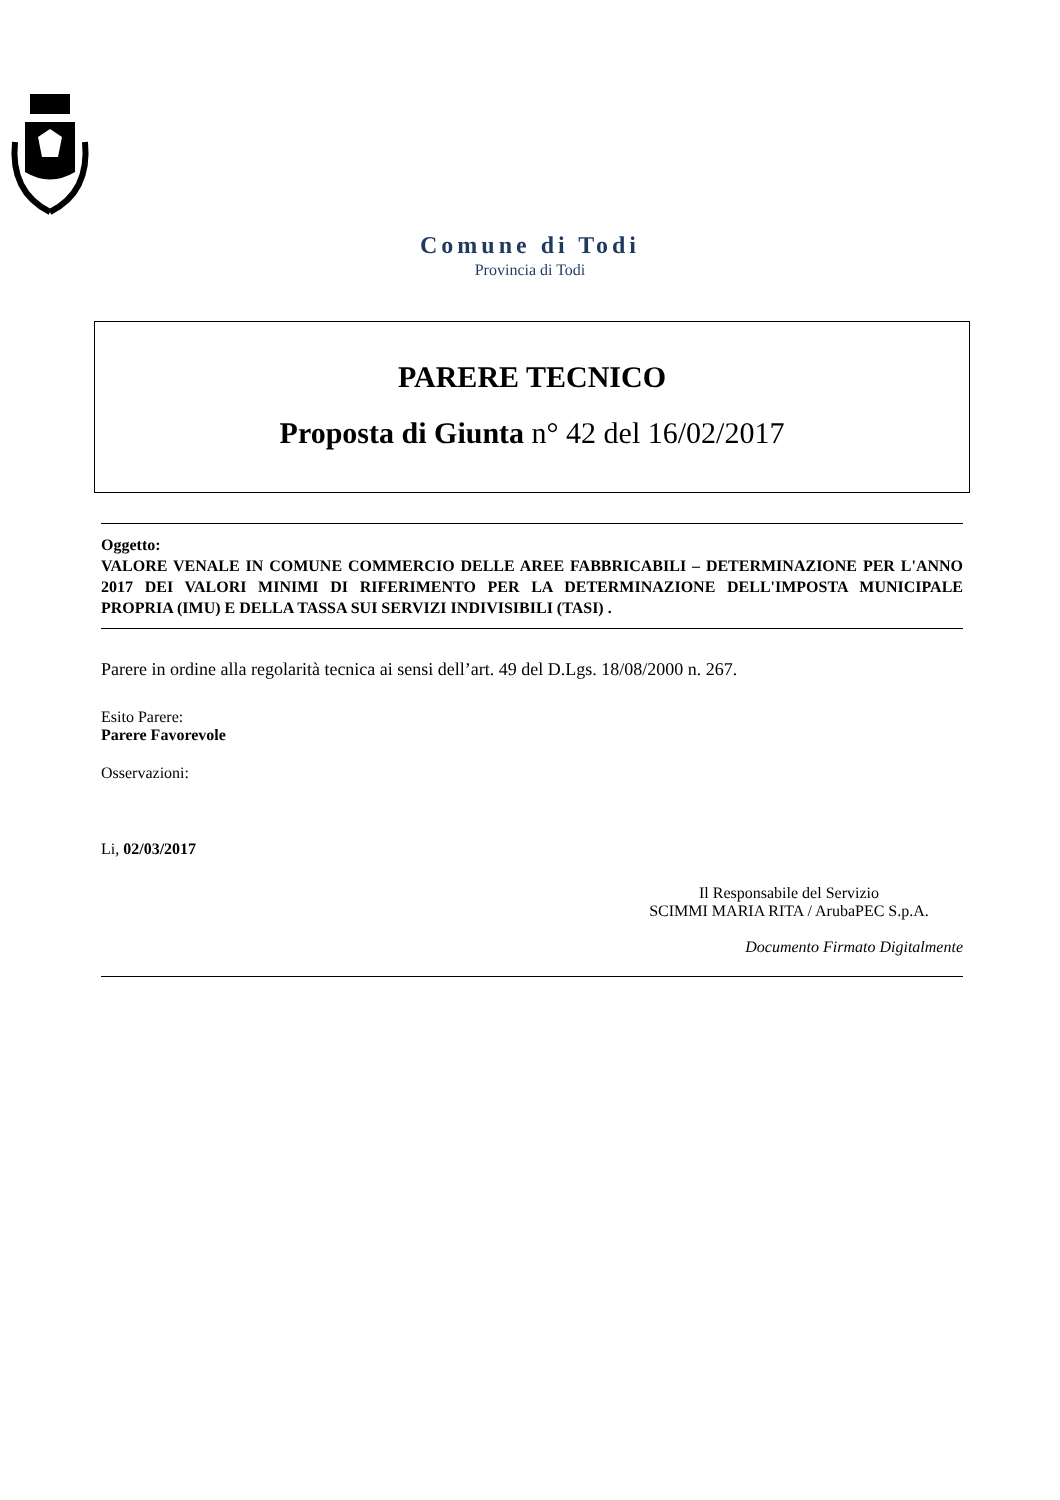Comune di Todi
Provincia di Todi
PARERE TECNICO
Proposta di Giunta n° 42 del 16/02/2017
Oggetto:
VALORE VENALE IN COMUNE COMMERCIO DELLE AREE FABBRICABILI – DETERMINAZIONE PER L'ANNO 2017 DEI VALORI MINIMI DI RIFERIMENTO PER LA DETERMINAZIONE DELL'IMPOSTA MUNICIPALE PROPRIA (IMU) E DELLA TASSA SUI SERVIZI INDIVISIBILI (TASI) .
Parere in ordine alla regolarità tecnica ai sensi dell’art. 49 del D.Lgs. 18/08/2000 n. 267.
Esito Parere:
Parere Favorevole
Osservazioni:
Li, 02/03/2017
Il Responsabile del Servizio
SCIMMI MARIA RITA / ArubaPEC S.p.A.
Documento Firmato Digitalmente